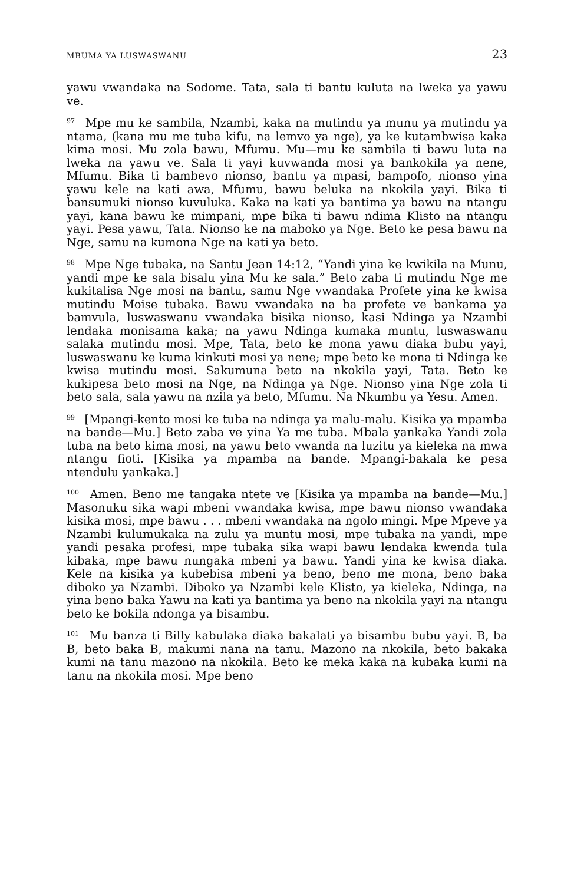MBUMA YA LUSWASWANU 23
yawu vwandaka na Sodome. Tata, sala ti bantu kuluta na lweka ya yawu ve.
<sup>97</sup> Mpe mu ke sambila, Nzambi, kaka na mutindu ya munu ya mutindu ya ntama, (kana mu me tuba kifu, na lemvo ya nge), ya ke kutambwisa kaka kima mosi. Mu zola bawu, Mfumu. Mu—mu ke sambila ti bawu luta na lweka na yawu ve. Sala ti yayi kuvwanda mosi ya bankokila ya nene, Mfumu. Bika ti bambevo nionso, bantu ya mpasi, bampofo, nionso yina yawu kele na kati awa, Mfumu, bawu beluka na nkokila yayi. Bika ti bansumuki nionso kuvuluka. Kaka na kati ya bantima ya bawu na ntangu yayi, kana bawu ke mimpani, mpe bika ti bawu ndima Klisto na ntangu yayi. Pesa yawu, Tata. Nionso ke na maboko ya Nge. Beto ke pesa bawu na Nge, samu na kumona Nge na kati ya beto.
<sup>98</sup> Mpe Nge tubaka, na Santu Jean 14:12, “Yandi yina ke kwikila na Munu, yandi mpe ke sala bisalu yina Mu ke sala.” Beto zaba ti mutindu Nge me kukitalisa Nge mosi na bantu, samu Nge vwandaka Profete yina ke kwisa mutindu Moise tubaka. Bawu vwandaka na ba profete ve bankama ya bamvula, luswaswanu vwandaka bisika nionso, kasi Ndinga ya Nzambi lendaka monisama kaka; na yawu Ndinga kumaka muntu, luswaswanu salaka mutindu mosi. Mpe, Tata, beto ke mona yawu diaka bubu yayi, luswaswanu ke kuma kinkuti mosi ya nene; mpe beto ke mona ti Ndinga ke kwisa mutindu mosi. Sakumuna beto na nkokila yayi, Tata. Beto ke kukipesa beto mosi na Nge, na Ndinga ya Nge. Nionso yina Nge zola ti beto sala, sala yawu na nzila ya beto, Mfumu. Na Nkumbu ya Yesu. Amen.
<sup>99</sup> [Mpangi-kento mosi ke tuba na ndinga ya malu-malu. Kisika ya mpamba na bande—Mu.] Beto zaba ve yina Ya me tuba. Mbala yankaka Yandi zola tuba na beto kima mosi, na yawu beto vwanda na luzitu ya kieleka na mwa ntangu fioti. [Kisika ya mpamba na bande. Mpangi-bakala ke pesa ntendulu yankaka.]
<sup>100</sup> Amen. Beno me tangaka ntete ve [Kisika ya mpamba na bande—Mu.] Masonuku sika wapi mbeni vwandaka kwisa, mpe bawu nionso vwandaka kisika mosi, mpe bawu . . . mbeni vwandaka na ngolo mingi. Mpe Mpeve ya Nzambi kulumukaka na zulu ya muntu mosi, mpe tubaka na yandi, mpe yandi pesaka profesi, mpe tubaka sika wapi bawu lendaka kwenda tula kibaka, mpe bawu nungaka mbeni ya bawu. Yandi yina ke kwisa diaka. Kele na kisika ya kubebisa mbeni ya beno, beno me mona, beno baka diboko ya Nzambi. Diboko ya Nzambi kele Klisto, ya kieleka, Ndinga, na yina beno baka Yawu na kati ya bantima ya beno na nkokila yayi na ntangu beto ke bokila ndonga ya bisambu.
<sup>101</sup> Mu banza ti Billy kabulaka diaka bakalati ya bisambu bubu yayi. B, ba B, beto baka B, makumi nana na tanu. Mazono na nkokila, beto bakaka kumi na tanu mazono na nkokila. Beto ke meka kaka na kubaka kumi na tanu na nkokila mosi. Mpe beno